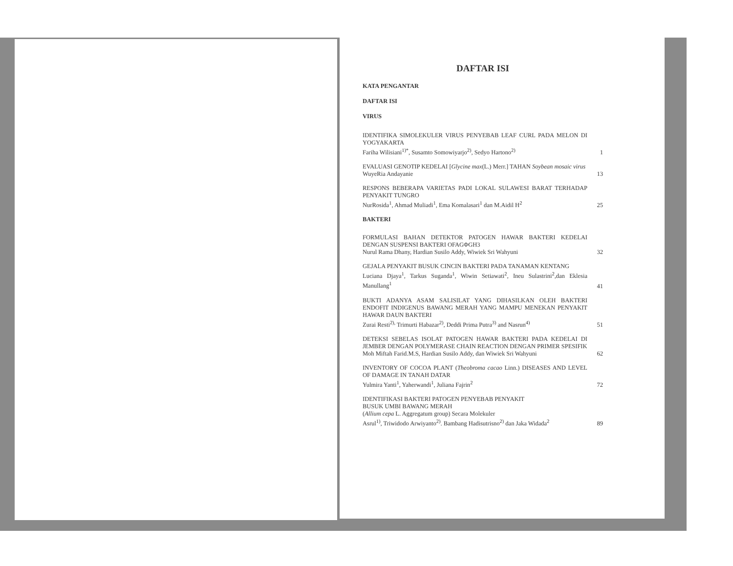DAFTAR ISI
KATA PENGANTAR
DAFTAR ISI
VIRUS
IDENTIFIKA SIMOLEKULER VIRUS PENYEBAB LEAF CURL PADA MELON DI YOGYAKARTA
Fariha Wilisiani<sup>1)*</sup>, Susamto Somowiyarjo<sup>2)</sup>, Sedyo Hartono<sup>2)</sup>
1
EVALUASI GENOTIP KEDELAI [Glycine max(L.) Merr.] TAHAN Soybean mosaic virus
WuyeRia Andayanie
13
RESPONS BEBERAPA VARIETAS PADI LOKAL SULAWESI BARAT TERHADAP PENYAKIT TUNGRO
NurRosida<sup>1</sup>, Ahmad Muliadi<sup>1</sup>, Ema Komalasari<sup>1</sup> dan M.Aidil H<sup>2</sup>
25
BAKTERI
FORMULASI BAHAN DETEKTOR PATOGEN HAWAR BAKTERI KEDELAI DENGAN SUSPENSI BAKTERI OFAGΦGH3
Nurul Rama Dhany, Hardian Susilo Addy, Wiwiek Sri Wahyuni
32
GEJALA PENYAKIT BUSUK CINCIN BAKTERI PADA TANAMAN KENTANG
Luciana Djaya<sup>1</sup>, Tarkus Suganda<sup>1</sup>, Wiwin Setiawati<sup>2</sup>, Ineu Sulastrini<sup>2</sup>,dan Eklesia Manullang<sup>1</sup>
41
BUKTI ADANYA ASAM SALISILAT YANG DIHASILKAN OLEH BAKTERI ENDOFIT INDIGENUS BAWANG MERAH YANG MAMPU MENEKAN PENYAKIT HAWAR DAUN BAKTERI
Zurai Resti<sup>2),</sup> Trimurti Habazar<sup>2)</sup>, Deddi Prima Putra<sup>3)</sup> and Nasrun<sup>4)</sup>
51
DETEKSI SEBELAS ISOLAT PATOGEN HAWAR BAKTERI PADA KEDELAI DI JEMBER DENGAN POLYMERASE CHAIN REACTION DENGAN PRIMER SPESIFIK
Moh Miftah Farid.M.S, Hardian Susilo Addy, dan Wiwiek Sri Wahyuni
62
INVENTORY OF COCOA PLANT (Theobroma cacao Linn.) DISEASES AND LEVEL OF DAMAGE IN TANAH DATAR
Yulmira Yanti<sup>1</sup>, Yaherwandi<sup>1</sup>, Juliana Fajrin<sup>2</sup>
72
IDENTIFIKASI BAKTERI PATOGEN PENYEBAB PENYAKIT
BUSUK UMBI BAWANG MERAH
(Allium cepa L. Aggregatum group) Secara Molekuler
Asrul<sup>1)</sup>, Triwidodo Arwiyanto<sup>2)</sup>. Bambang Hadisutrisno<sup>2)</sup> dan Jaka Widada<sup>2</sup>
89